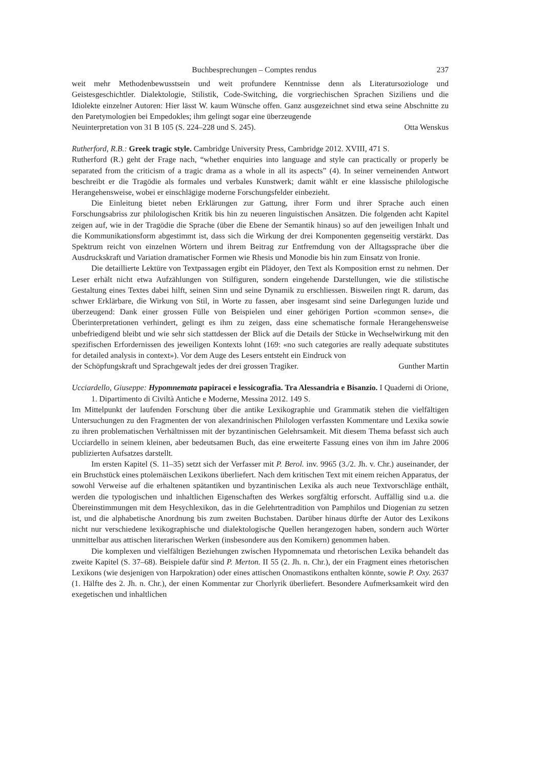Buchbesprechungen – Comptes rendus 237
weit mehr Methodenbewusstsein und weit profundere Kenntnisse denn als Literatursoziologe und Geistesgeschichtler. Dialektologie, Stilistik, Code-Switching, die vorgriechischen Sprachen Siziliens und die Idiolekte einzelner Autoren: Hier lässt W. kaum Wünsche offen. Ganz ausgezeichnet sind etwa seine Abschnitte zu den Paretymologien bei Empedokles; ihm gelingt sogar eine überzeugende
Neuinterpretation von 31 B 105 (S. 224–228 und S. 245). Otta Wenskus
Rutherford, R.B.: Greek tragic style. Cambridge University Press, Cambridge 2012. XVIII, 471 S.
Rutherford (R.) geht der Frage nach, “whether enquiries into language and style can practically or properly be separated from the criticism of a tragic drama as a whole in all its aspects” (4). In seiner verneinenden Antwort beschreibt er die Tragödie als formales und verbales Kunstwerk; damit wählt er eine klassische philologische Herangehensweise, wobei er einschlägige moderne Forschungsfelder einbezieht.
Die Einleitung bietet neben Erklärungen zur Gattung, ihrer Form und ihrer Sprache auch einen Forschungsabriss zur philologischen Kritik bis hin zu neueren linguistischen Ansätzen. Die folgenden acht Kapitel zeigen auf, wie in der Tragödie die Sprache (über die Ebene der Semantik hinaus) so auf den jeweiligen Inhalt und die Kommunikationsform abgestimmt ist, dass sich die Wirkung der drei Komponenten gegenseitig verstärkt. Das Spektrum reicht von einzelnen Wörtern und ihrem Beitrag zur Entfremdung von der Alltagssprache über die Ausdruckskraft und Variation dramatischer Formen wie Rhesis und Monodie bis hin zum Einsatz von Ironie.
Die detaillierte Lektüre von Textpassagen ergibt ein Plädoyer, den Text als Komposition ernst zu nehmen. Der Leser erhält nicht etwa Aufzählungen von Stilfiguren, sondern eingehende Darstellungen, wie die stilistische Gestaltung eines Textes dabei hilft, seinen Sinn und seine Dynamik zu erschliessen. Bisweilen ringt R. darum, das schwer Erklärbare, die Wirkung von Stil, in Worte zu fassen, aber insgesamt sind seine Darlegungen luzide und überzeugend: Dank einer grossen Fülle von Beispielen und einer gehörigen Portion «common sense», die Überinterpretationen verhindert, gelingt es ihm zu zeigen, dass eine schematische formale Herangehensweise unbefriedigend bleibt und wie sehr sich stattdessen der Blick auf die Details der Stücke in Wechselwirkung mit den spezifischen Erfordernissen des jeweiligen Kontexts lohnt (169: «no such categories are really adequate substitutes for detailed analysis in context»). Vor dem Auge des Lesers entsteht ein Eindruck von
der Schöpfungskraft und Sprachgewalt jedes der drei grossen Tragiker. Gunther Martin
Ucciardello, Giuseppe: Hypomnemata papiracei e lessicografia. Tra Alessandria e Bisanzio. I Quaderni di Orione, 1. Dipartimento di Civiltà Antiche e Moderne, Messina 2012. 149 S.
Im Mittelpunkt der laufenden Forschung über die antike Lexikographie und Grammatik stehen die vielfältigen Untersuchungen zu den Fragmenten der von alexandrinischen Philologen verfassten Kommentare und Lexika sowie zu ihren problematischen Verhältnissen mit der byzantinischen Gelehrsamkeit. Mit diesem Thema befasst sich auch Ucciardello in seinem kleinen, aber bedeutsamen Buch, das eine erweiterte Fassung eines von ihm im Jahre 2006 publizierten Aufsatzes darstellt.
Im ersten Kapitel (S. 11–35) setzt sich der Verfasser mit P. Berol. inv. 9965 (3./2. Jh. v. Chr.) auseinander, der ein Bruchstück eines ptolemäischen Lexikons überliefert. Nach dem kritischen Text mit einem reichen Apparatus, der sowohl Verweise auf die erhaltenen spätantiken und byzantinischen Lexika als auch neue Textvorschläge enthält, werden die typologischen und inhaltlichen Eigenschaften des Werkes sorgfältig erforscht. Auffällig sind u.a. die Übereinstimmungen mit dem Hesychlexikon, das in die Gelehrtentradition von Pamphilos und Diogenian zu setzen ist, und die alphabetische Anordnung bis zum zweiten Buchstaben. Darüber hinaus dürfte der Autor des Lexikons nicht nur verschiedene lexikographische und dialektologische Quellen herangezogen haben, sondern auch Wörter unmittelbar aus attischen literarischen Werken (insbesondere aus den Komikern) genommen haben.
Die komplexen und vielfältigen Beziehungen zwischen Hypomnemata und rhetorischen Lexika behandelt das zweite Kapitel (S. 37–68). Beispiele dafür sind P. Merton. II 55 (2. Jh. n. Chr.), der ein Fragment eines rhetorischen Lexikons (wie desjenigen von Harpokration) oder eines attischen Onomastikons enthalten könnte, sowie P. Oxy. 2637 (1. Hälfte des 2. Jh. n. Chr.), der einen Kommentar zur Chorlyrik überliefert. Besondere Aufmerksamkeit wird den exegetischen und inhaltlichen